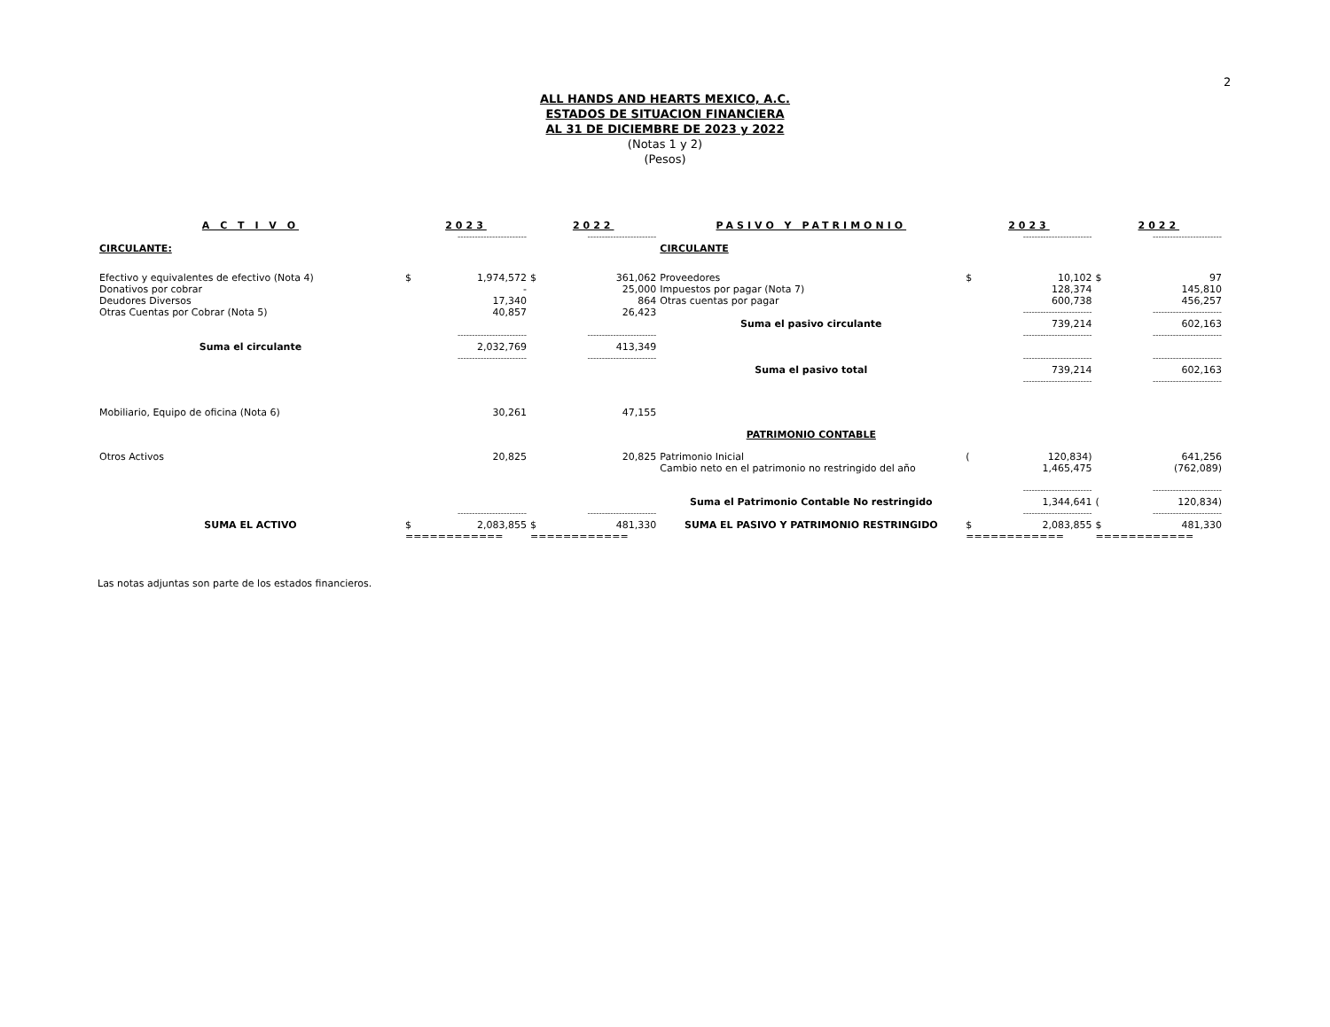2
ALL HANDS AND HEARTS MEXICO, A.C.
ESTADOS DE SITUACION FINANCIERA
AL 31 DE DICIEMBRE DE 2023 y 2022
(Notas 1 y 2)
(Pesos)
| A C T I V O | 2023 | | 2022 | | PASIVO Y PATRIMONIO | 2023 | | 2022 | |
| --- | --- | --- | --- | --- | --- | --- | --- | --- | --- |
| | ------------------------ | | ------------------------ | | | ------------------------ | | ------------------------ | |
| CIRCULANTE: | | | | | CIRCULANTE | | | | |
| Efectivo y equivalentes de efectivo (Nota 4) | $ | 1,974,572 | $ | 361,062 | Proveedores | $ | 10,102 | $ | 97 |
| Donativos por cobrar | | - | | 25,000 | Impuestos por pagar (Nota 7) | | 128,374 | | 145,810 |
| Deudores Diversos | | 17,340 | | 864 | Otras cuentas por pagar | | 600,738 | | 456,257 |
| Otras Cuentas por Cobrar (Nota 5) | | 40,857 | | 26,423 | | ------------------------ | | ------------------------ | |
| | | | | | Suma el pasivo circulante | | 739,214 | | 602,163 |
| | ------------------------ | | ------------------------ | | | ------------------------ | | ------------------------ | |
| Suma el circulante | | 2,032,769 | | 413,349 | | | | | |
| | ------------------------ | | ------------------------ | | | ------------------------ | | ------------------------ | |
| | | | | | Suma el pasivo total | | 739,214 | | 602,163 |
| | | | | | | ------------------------ | | ------------------------ | |
| Mobiliario, Equipo de oficina (Nota 6) | | 30,261 | | 47,155 | | | | | |
| | | | | | PATRIMONIO CONTABLE | | | | |
| Otros Activos | | 20,825 | | 20,825 | Patrimonio Inicial | ( | 120,834) | | 641,256 |
| | | | | | Cambio neto en el patrimonio no restringido del año | | 1,465,475 | | (762,089) |
| | | | | | | ------------------------ | | ------------------------ | |
| | | | | | Suma el Patrimonio Contable No restringido | | 1,344,641 | ( | 120,834) |
| | ------------------------ | | ------------------------ | | | ------------------------ | | ------------------------ | |
| SUMA EL ACTIVO | $ | 2,083,855 | $ | 481,330 | SUMA EL PASIVO Y PATRIMONIO RESTRINGIDO | $ | 2,083,855 | $ | 481,330 |
| | ============ | | ============ | | | ============ | | ============ | |
Las notas adjuntas son parte de los estados financieros.